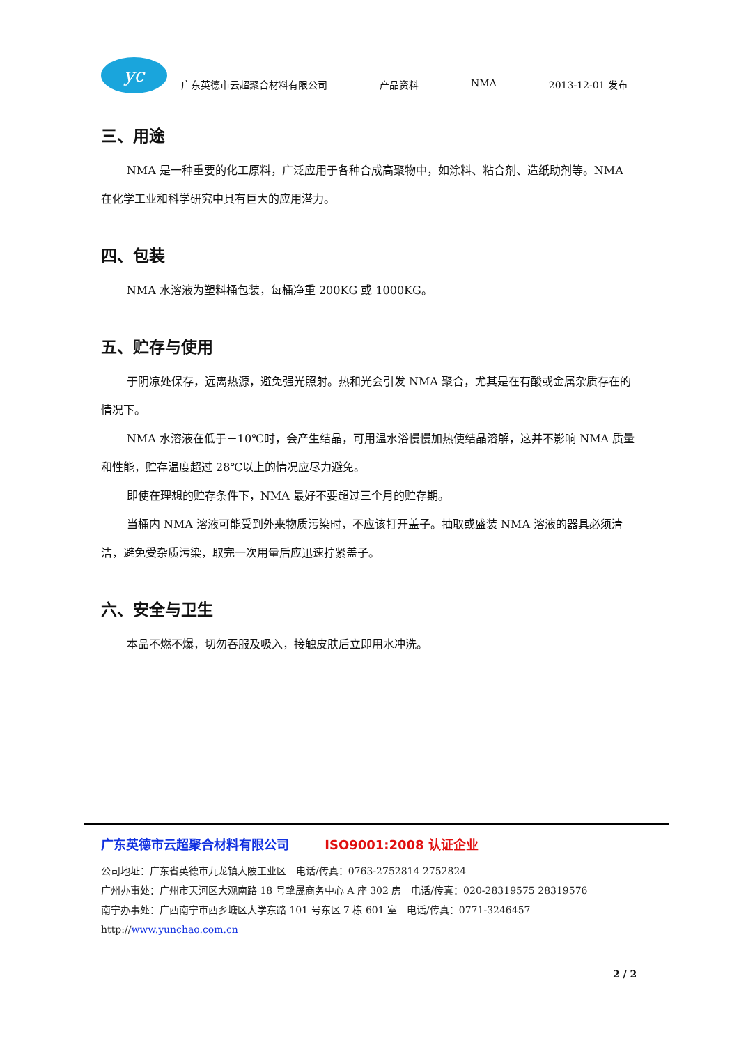yc
广东英德市云超聚合材料有限公司 产品资料 NMA 2013-12-01 发布
三、用途
NMA 是一种重要的化工原料，广泛应用于各种合成高聚物中，如涂料、粘合剂、造纸助剂等。NMA 在化学工业和科学研究中具有巨大的应用潜力。
四、包装
NMA 水溶液为塑料桶包装，每桶净重 200KG 或 1000KG。
五、贮存与使用
于阴凉处保存，远离热源，避免强光照射。热和光会引发 NMA 聚合，尤其是在有酸或金属杂质存在的情况下。
NMA 水溶液在低于－10℃时，会产生结晶，可用温水浴慢慢加热使结晶溶解，这并不影响 NMA 质量和性能，贮存温度超过 28℃以上的情况应尽力避免。
即使在理想的贮存条件下，NMA 最好不要超过三个月的贮存期。
当桶内 NMA 溶液可能受到外来物质污染时，不应该打开盖子。抽取或盛装 NMA 溶液的器具必须清洁，避免受杂质污染，取完一次用量后应迅速拧紧盖子。
六、安全与卫生
本品不燃不爆，切勿吞服及吸入，接触皮肤后立即用水冲洗。
广东英德市云超聚合材料有限公司 ISO9001:2008 认证企业
公司地址：广东省英德市九龙镇大陂工业区　电话/传真：0763-2752814 2752824
广州办事处：广州市天河区大观南路 18 号挚晟商务中心 A 座 302 房　电话/传真：020-28319575 28319576
南宁办事处：广西南宁市西乡塘区大学东路 101 号东区 7 栋 601 室　电话/传真：0771-3246457
http://www.yunchao.com.cn
2 / 2